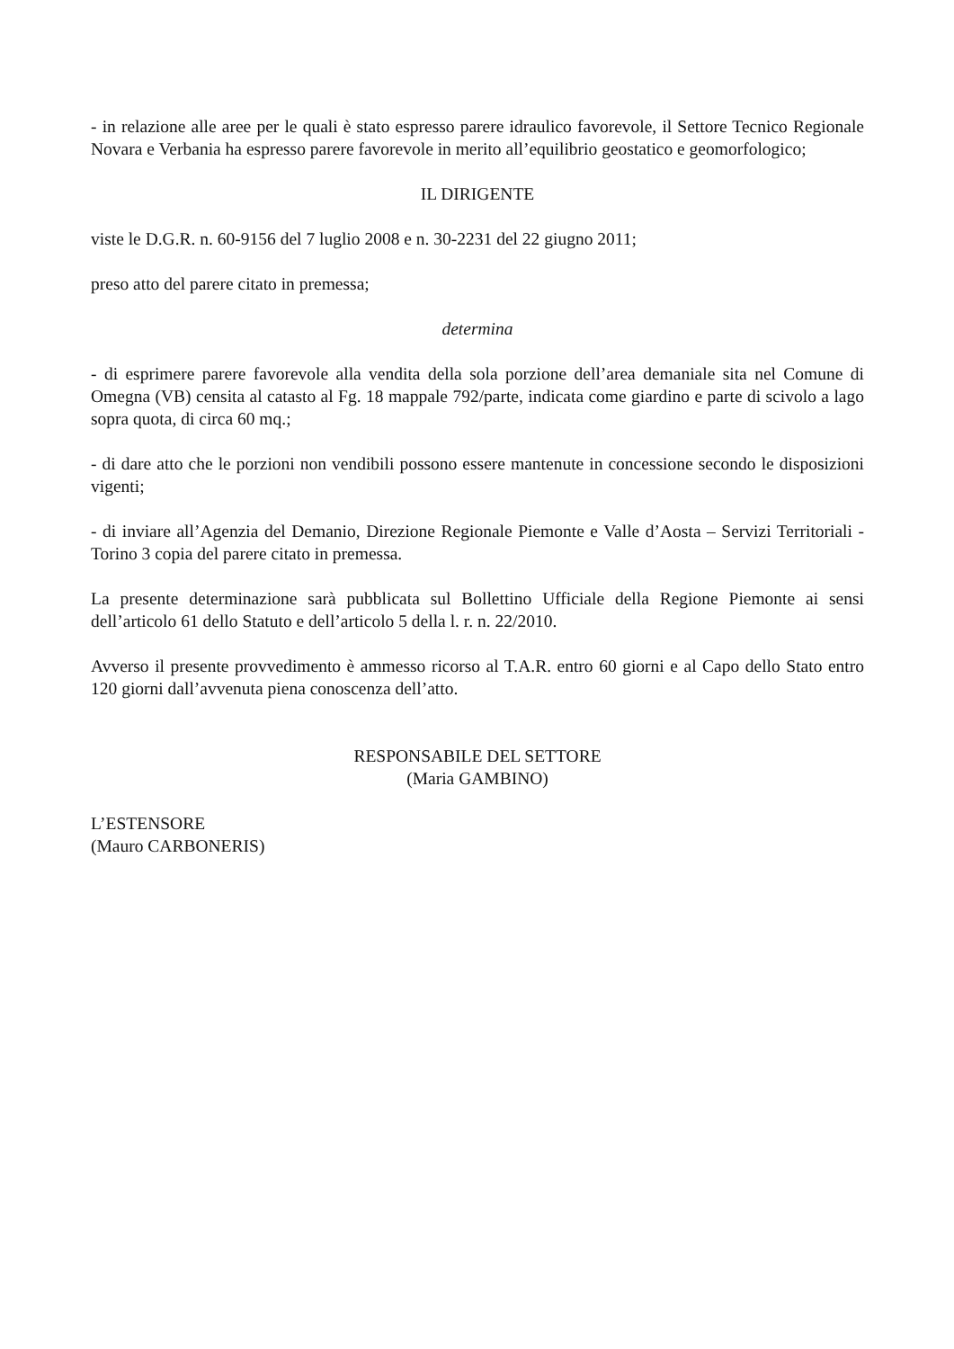- in relazione alle aree per le quali è stato espresso parere idraulico favorevole, il Settore Tecnico Regionale Novara e Verbania ha espresso parere favorevole in merito all’equilibrio geostatico e geomorfologico;
IL DIRIGENTE
viste le D.G.R. n. 60-9156 del 7 luglio 2008 e n. 30-2231 del 22 giugno 2011;
preso atto del parere citato in premessa;
determina
- di esprimere parere favorevole alla vendita della sola porzione dell’area demaniale sita nel Comune di Omegna (VB) censita al catasto al Fg. 18 mappale 792/parte, indicata come giardino e parte di scivolo a lago sopra quota, di circa 60 mq.;
- di dare atto che le porzioni non vendibili possono essere mantenute in concessione secondo le disposizioni vigenti;
- di inviare all’Agenzia del Demanio, Direzione Regionale Piemonte e Valle d’Aosta – Servizi Territoriali - Torino 3 copia del parere citato in premessa.
La presente determinazione sarà pubblicata sul Bollettino Ufficiale della Regione Piemonte ai sensi dell’articolo 61 dello Statuto e dell’articolo 5 della l. r. n. 22/2010.
Avverso il presente provvedimento è ammesso ricorso al T.A.R. entro 60 giorni e al Capo dello Stato entro 120 giorni dall’avvenuta piena conoscenza dell’atto.
RESPONSABILE DEL SETTORE
(Maria GAMBINO)
L’ESTENSORE
(Mauro CARBONERIS)